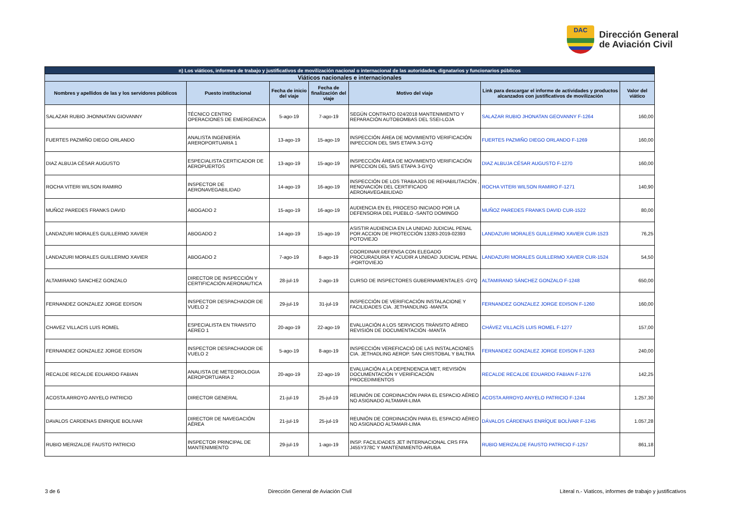DAC
Dirección General
de Aviación Civil
| n) Los viáticos, informes de trabajo y justificativos de movilización nacional o internacional de las autoridades, dignatarios y funcionarios públicos | | | | | | |
| --- | --- | --- | --- | --- | --- | --- |
| Viáticos nacionales e internacionales | | | | | | |
| Nombres y apellidos de las y los servidores públicos | Puesto institucional | Fecha de inicio del viaje | Fecha de finalización del viaje | Motivo del viaje | Link para descargar el informe de actividades y productos alcanzados con justificativos de movilización | Valor del viático |
| SALAZAR RUBIO JHONNATAN GIOVANNY | TÉCNICO CENTRO OPERACIONES DE EMERGENCIA | 5-ago-19 | 7-ago-19 | SEGÚN CONTRATO 024/2018 MANTENIMIENTO Y REPARACIÓN AUTOBOMBAS DEL SSEI-LOJA | SALAZAR RUBIO JHONATAN GEOVANNY F-1264 | 160,00 |
| FUERTES PAZMIÑO DIEGO ORLANDO | ANALISTA INGENIERÍA AREROPORTUARIA 1 | 13-ago-19 | 15-ago-19 | INSPECCIÓN ÁREA DE MOVIMIENTO VERIFICACIÓN INPECCION DEL SMS ETAPA 3-GYQ | FUERTES PAZMIÑO DIEGO ORLANDO F-1269 | 160,00 |
| DIAZ ALBUJA CÉSAR AUGUSTO | ESPECIALISTA CERTICADOR DE AEROPUERTOS | 13-ago-19 | 15-ago-19 | INSPECCIÓN ÁREA DE MOVIMIENTO VERIFICACIÓN INPECCION DEL SMS ETAPA 3-GYQ | DIAZ ALBUJA CÉSAR AUGUSTO F-1270 | 160,00 |
| ROCHA VITERI WILSON RAMIRO | INSPECTOR DE AERONAVEGABILIDAD | 14-ago-19 | 16-ago-19 | INSPECCIÓN DE LOS TRABAJOS DE REHABILITACIÓN , RENOVACIÓN DEL CERTIFICADO AERONAVEGABILIDAD | ROCHA VITERI WILSON RAMIRO F-1271 | 140,90 |
| MUÑOZ PAREDES FRANKS DAVID | ABOGADO 2 | 15-ago-19 | 16-ago-19 | AUDIENCIA EN EL PROCESO INICIADO POR LA DEFENSORIA DEL PUEBLO -SANTO DOMINGO | MUÑOZ PAREDES FRANKS DAVID CUR-1522 | 80,00 |
| LANDAZURI MORALES GUILLERMO XAVIER | ABOGADO 2 | 14-ago-19 | 15-ago-19 | ASISTIR AUDIENCIA EN LA UNIDAD JUDICIAL PENAL POR ACCION DE PROTECCIÓN 13283-2019-02393 POTOVIEJO | LANDAZURI MORALES GUILLERMO XAVIER CUR-1523 | 76,25 |
| LANDAZURI MORALES GUILLERMO XAVIER | ABOGADO 2 | 7-ago-19 | 8-ago-19 | COORDINAR DEFENSA CON ELEGADO PROCURADURIA Y ACUDIR A UNIDAD JUDICIAL PENAL -PORTOVIEJO | LANDAZURI MORALES GUILLERMO XAVIER CUR-1524 | 54,50 |
| ALTAMIRANO SANCHEZ GONZALO | DIRECTOR DE INSPECCIÓN Y CERTIFICACIÓN AERONAUTICA | 28-jul-19 | 2-ago-19 | CURSO DE INSPECTORES GUBERNAMENTALES -GYQ | ALTAMIRANO SÁNCHEZ GONZALO F-1248 | 650,00 |
| FERNANDEZ GONZALEZ JORGE EDISON | INSPECTOR DESPACHADOR DE VUELO 2 | 29-jul-19 | 31-jul-19 | INSPECCIÓN DE VERIFICACIÓN INSTALACIONE Y FACILIDADES CIA. JETHANDLING -MANTA | FERNANDEZ GONZALEZ JORGE EDISON F-1260 | 160,00 |
| CHAVEZ VILLACIS LUIS ROMEL | ESPECIALISTA EN TRANSITO AEREO 1 | 20-ago-19 | 22-ago-19 | EVALUACIÓN A LOS SERVICIOS TRÁNSITO AÉREO REVISIÓN DE DOCUMENTACIÓN -MANTA | CHÁVEZ VILLACÍS LUIS ROMEL F-1277 | 157,00 |
| FERNANDEZ GONZALEZ JORGE EDISON | INSPECTOR DESPACHADOR DE VUELO 2 | 5-ago-19 | 8-ago-19 | INSPECCIÓN VEREFICACIÓ DE LAS INSTALACIONES CIA. JETHADLING AEROP. SAN CRISTOBAL Y BALTRA | FERNANDEZ GONZALEZ JORGE EDISON F-1263 | 240,00 |
| RECALDE RECALDE EDUARDO FABIAN | ANALISTA DE METEOROLOGIA AEROPORTUARIA 2 | 20-ago-19 | 22-ago-19 | EVALUACIÓN A LA DEPENDENCIA MET, REVISIÓN DOCUMENTACIÓN Y VERIFICACIÓN PROCEDIMIENTOS | RECALDE RECALDE EDUARDO FABIAN F-1276 | 142,25 |
| ACOSTA ARROYO ANYELO PATRICIO | DIRECTOR GENERAL | 21-jul-19 | 25-jul-19 | REUNIÓN DE CORDINACIÓN PARA EL ESPACIO AÉREO NO ASIGNADO ALTAMAR-LIMA | ACOSTA ARROYO ANYELO PATRICIO F-1244 | 1.257,30 |
| DAVALOS CARDENAS ENRIQUE BOLIVAR | DIRECTOR DE NAVEGACIÓN AÉREA | 21-jul-19 | 25-jul-19 | REUNIÓN DE CORDINACIÓN PARA EL ESPACIO AÉREO NO ASIGNADO ALTAMAR-LIMA | DÁVALOS CÁRDENAS ENRÍQUE BOLÍVAR F-1245 | 1.057,28 |
| RUBIO MERIZALDE FAUSTO PATRICIO | INSPECTOR PRINCIPAL DE MANTENIMIENTO | 29-jul-19 | 1-ago-19 | INSP. FACILIDADES JET INTERNACIONAL CRS FFA J455Y378C Y MANTENIMIENTO-ARUBA | RUBIO MERIZALDE FAUSTO PATRICIO F-1257 | 861,18 |
3 de 6 Dirección General de Aviación Civil Literal n.- Viaticos, informes de trabajo y justificativos